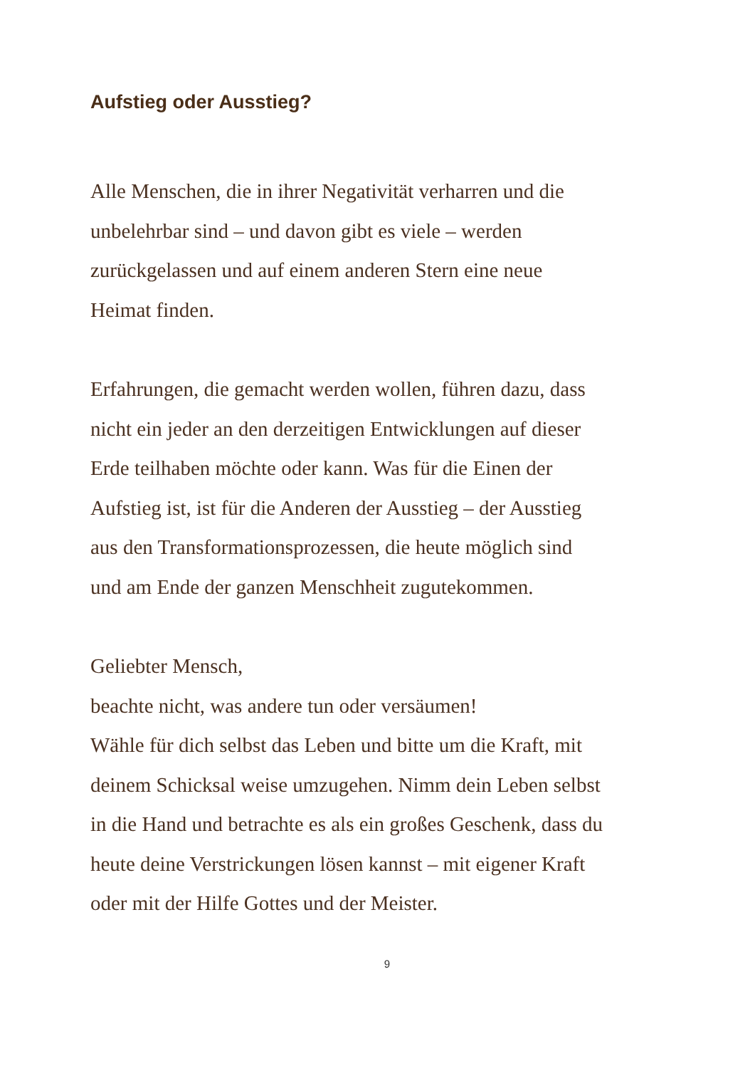Aufstieg oder Ausstieg?
Alle Menschen, die in ihrer Negativität verharren und die
unbelehrbar sind – und davon gibt es viele – werden
zurückgelassen und auf einem anderen Stern eine neue
Heimat finden.
Erfahrungen, die gemacht werden wollen, führen dazu, dass
nicht ein jeder an den derzeitigen Entwicklungen auf dieser
Erde teilhaben möchte oder kann. Was für die Einen der
Aufstieg ist, ist für die Anderen der Ausstieg – der Ausstieg
aus den Transformationsprozessen, die heute möglich sind
und am Ende der ganzen Menschheit zugutekommen.
Geliebter Mensch,
beachte nicht, was andere tun oder versäumen!
Wähle für dich selbst das Leben und bitte um die Kraft, mit
deinem Schicksal weise umzugehen. Nimm dein Leben selbst
in die Hand und betrachte es als ein großes Geschenk, dass du
heute deine Verstrickungen lösen kannst – mit eigener Kraft
oder mit der Hilfe Gottes und der Meister.
9